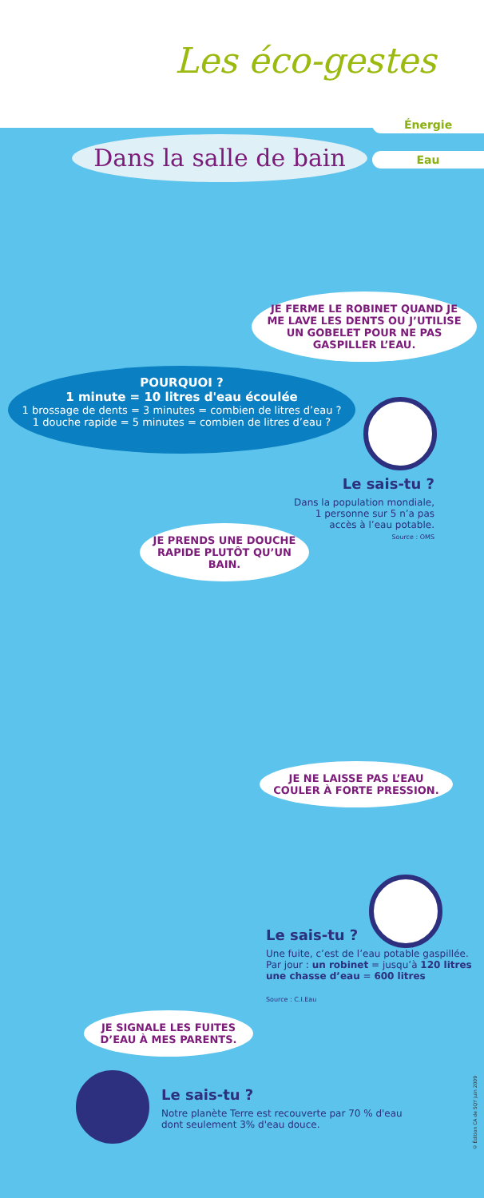Les éco-gestes
Dans la salle de bain
Énergie
Eau
JE FERME LE ROBINET QUAND JE ME LAVE LES DENTS OU J’UTILISE UN GOBELET POUR NE PAS GASPILLER L’EAU.
POURQUOI ?
1 minute = 10 litres d'eau écoulée
1 brossage de dents = 3 minutes = combien de litres d’eau ?
1 douche rapide = 5 minutes = combien de litres d’eau ?
Le sais-tu ?
Dans la population mondiale,
1 personne sur 5 n’a pas
accès à l’eau potable.
Source : OMS
JE PRENDS UNE DOUCHE RAPIDE PLUTÔT QU’UN BAIN.
JE NE LAISSE PAS L’EAU COULER À FORTE PRESSION.
Le sais-tu ?
Une fuite, c’est de l’eau potable gaspillée.
Par jour : un robinet = jusqu’à 120 litres
une chasse d’eau = 600 litres
Source : C.I.Eau
JE SIGNALE LES FUITES D’EAU À MES PARENTS.
Le sais-tu ?
Notre planète Terre est recouverte par 70 % d'eau
dont seulement 3% d'eau douce.
© Édition CA de SQY juin 2009